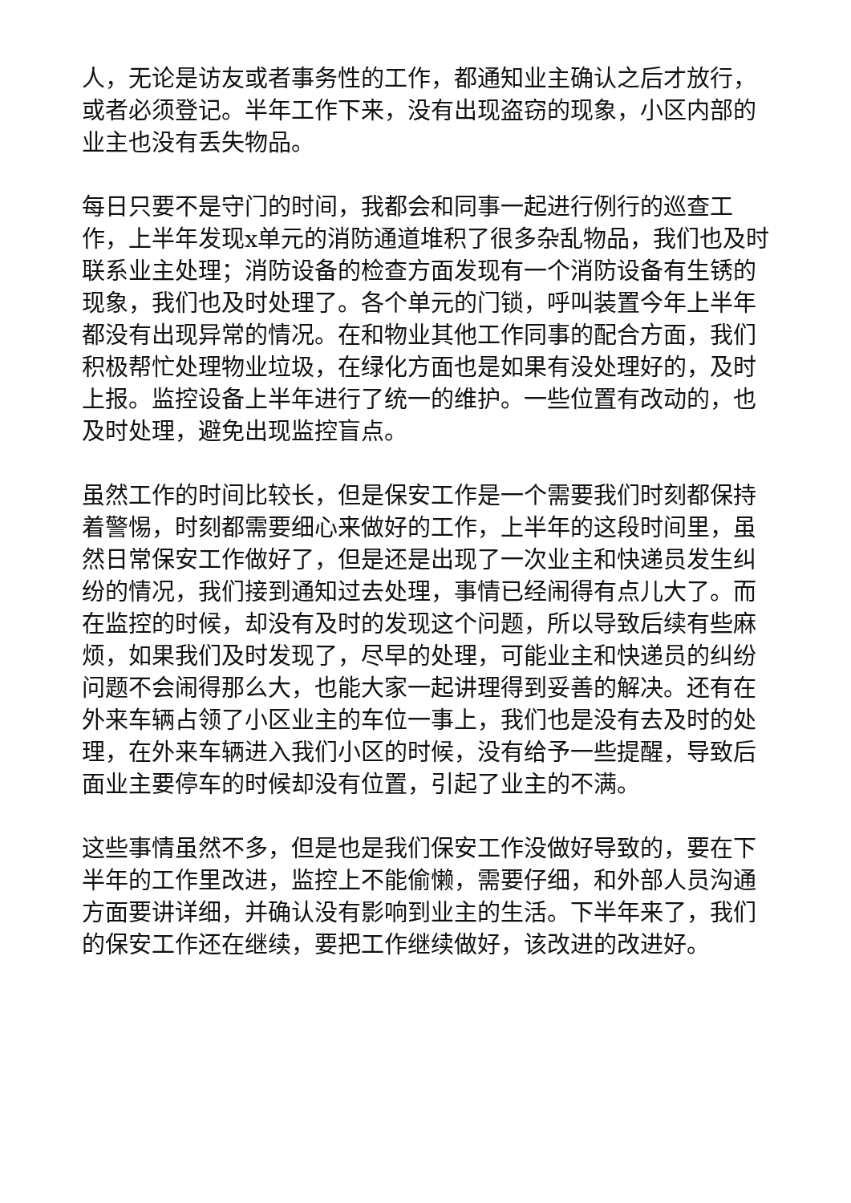人，无论是访友或者事务性的工作，都通知业主确认之后才放行，或者必须登记。半年工作下来，没有出现盗窃的现象，小区内部的业主也没有丢失物品。
每日只要不是守门的时间，我都会和同事一起进行例行的巡查工作，上半年发现x单元的消防通道堆积了很多杂乱物品，我们也及时联系业主处理；消防设备的检查方面发现有一个消防设备有生锈的现象，我们也及时处理了。各个单元的门锁，呼叫装置今年上半年都没有出现异常的情况。在和物业其他工作同事的配合方面，我们积极帮忙处理物业垃圾，在绿化方面也是如果有没处理好的，及时上报。监控设备上半年进行了统一的维护。一些位置有改动的，也及时处理，避免出现监控盲点。
虽然工作的时间比较长，但是保安工作是一个需要我们时刻都保持着警惕，时刻都需要细心来做好的工作，上半年的这段时间里，虽然日常保安工作做好了，但是还是出现了一次业主和快递员发生纠纷的情况，我们接到通知过去处理，事情已经闹得有点儿大了。而在监控的时候，却没有及时的发现这个问题，所以导致后续有些麻烦，如果我们及时发现了，尽早的处理，可能业主和快递员的纠纷问题不会闹得那么大，也能大家一起讲理得到妥善的解决。还有在外来车辆占领了小区业主的车位一事上，我们也是没有去及时的处理，在外来车辆进入我们小区的时候，没有给予一些提醒，导致后面业主要停车的时候却没有位置，引起了业主的不满。
这些事情虽然不多，但是也是我们保安工作没做好导致的，要在下半年的工作里改进，监控上不能偷懒，需要仔细，和外部人员沟通方面要讲详细，并确认没有影响到业主的生活。下半年来了，我们的保安工作还在继续，要把工作继续做好，该改进的改进好。